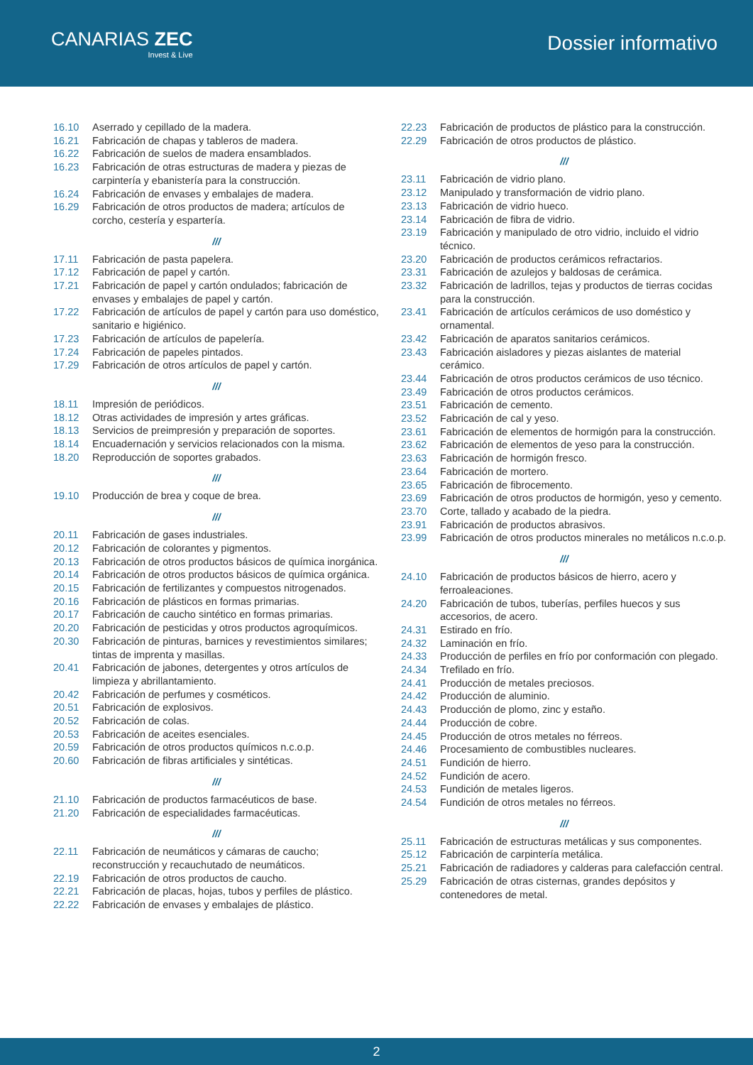CANARIAS ZEC
Invest & Live
Dossier informativo
16.10 Aserrado y cepillado de la madera.
16.21 Fabricación de chapas y tableros de madera.
16.22 Fabricación de suelos de madera ensamblados.
16.23 Fabricación de otras estructuras de madera y piezas de carpintería y ebanistería para la construcción.
16.24 Fabricación de envases y embalajes de madera.
16.29 Fabricación de otros productos de madera; artículos de corcho, cestería y espartería.
///
17.11 Fabricación de pasta papelera.
17.12 Fabricación de papel y cartón.
17.21 Fabricación de papel y cartón ondulados; fabricación de envases y embalajes de papel y cartón.
17.22 Fabricación de artículos de papel y cartón para uso doméstico, sanitario e higiénico.
17.23 Fabricación de artículos de papelería.
17.24 Fabricación de papeles pintados.
17.29 Fabricación de otros artículos de papel y cartón.
///
18.11 Impresión de periódicos.
18.12 Otras actividades de impresión y artes gráficas.
18.13 Servicios de preimpresión y preparación de soportes.
18.14 Encuadernación y servicios relacionados con la misma.
18.20 Reproducción de soportes grabados.
///
19.10 Producción de brea y coque de brea.
///
20.11 Fabricación de gases industriales.
20.12 Fabricación de colorantes y pigmentos.
20.13 Fabricación de otros productos básicos de química inorgánica.
20.14 Fabricación de otros productos básicos de química orgánica.
20.15 Fabricación de fertilizantes y compuestos nitrogenados.
20.16 Fabricación de plásticos en formas primarias.
20.17 Fabricación de caucho sintético en formas primarias.
20.20 Fabricación de pesticidas y otros productos agroquímicos.
20.30 Fabricación de pinturas, barnices y revestimientos similares; tintas de imprenta y masillas.
20.41 Fabricación de jabones, detergentes y otros artículos de limpieza y abrillantamiento.
20.42 Fabricación de perfumes y cosméticos.
20.51 Fabricación de explosivos.
20.52 Fabricación de colas.
20.53 Fabricación de aceites esenciales.
20.59 Fabricación de otros productos químicos n.c.o.p.
20.60 Fabricación de fibras artificiales y sintéticas.
///
21.10 Fabricación de productos farmacéuticos de base.
21.20 Fabricación de especialidades farmacéuticas.
///
22.11 Fabricación de neumáticos y cámaras de caucho; reconstrucción y recauchutado de neumáticos.
22.19 Fabricación de otros productos de caucho.
22.21 Fabricación de placas, hojas, tubos y perfiles de plástico.
22.22 Fabricación de envases y embalajes de plástico.
22.23 Fabricación de productos de plástico para la construcción.
22.29 Fabricación de otros productos de plástico.
///
23.11 Fabricación de vidrio plano.
23.12 Manipulado y transformación de vidrio plano.
23.13 Fabricación de vidrio hueco.
23.14 Fabricación de fibra de vidrio.
23.19 Fabricación y manipulado de otro vidrio, incluido el vidrio técnico.
23.20 Fabricación de productos cerámicos refractarios.
23.31 Fabricación de azulejos y baldosas de cerámica.
23.32 Fabricación de ladrillos, tejas y productos de tierras cocidas para la construcción.
23.41 Fabricación de artículos cerámicos de uso doméstico y ornamental.
23.42 Fabricación de aparatos sanitarios cerámicos.
23.43 Fabricación aisladores y piezas aislantes de material cerámico.
23.44 Fabricación de otros productos cerámicos de uso técnico.
23.49 Fabricación de otros productos cerámicos.
23.51 Fabricación de cemento.
23.52 Fabricación de cal y yeso.
23.61 Fabricación de elementos de hormigón para la construcción.
23.62 Fabricación de elementos de yeso para la construcción.
23.63 Fabricación de hormigón fresco.
23.64 Fabricación de mortero.
23.65 Fabricación de fibrocemento.
23.69 Fabricación de otros productos de hormigón, yeso y cemento.
23.70 Corte, tallado y acabado de la piedra.
23.91 Fabricación de productos abrasivos.
23.99 Fabricación de otros productos minerales no metálicos n.c.o.p.
///
24.10 Fabricación de productos básicos de hierro, acero y ferroaleaciones.
24.20 Fabricación de tubos, tuberías, perfiles huecos y sus accesorios, de acero.
24.31 Estirado en frío.
24.32 Laminación en frío.
24.33 Producción de perfiles en frío por conformación con plegado.
24.34 Trefilado en frío.
24.41 Producción de metales preciosos.
24.42 Producción de aluminio.
24.43 Producción de plomo, zinc y estaño.
24.44 Producción de cobre.
24.45 Producción de otros metales no férreos.
24.46 Procesamiento de combustibles nucleares.
24.51 Fundición de hierro.
24.52 Fundición de acero.
24.53 Fundición de metales ligeros.
24.54 Fundición de otros metales no férreos.
///
25.11 Fabricación de estructuras metálicas y sus componentes.
25.12 Fabricación de carpintería metálica.
25.21 Fabricación de radiadores y calderas para calefacción central.
25.29 Fabricación de otras cisternas, grandes depósitos y contenedores de metal.
2